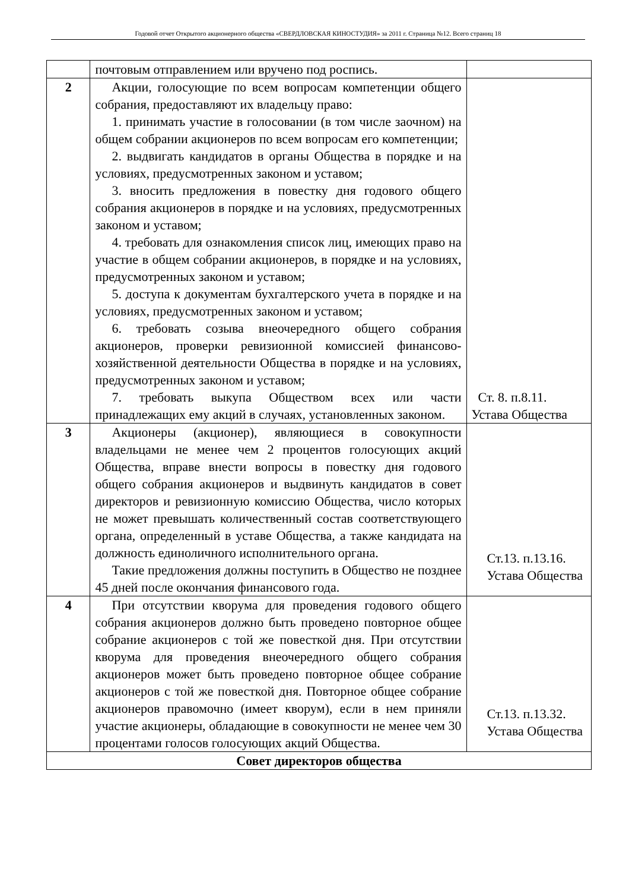Годовой отчет Открытого акционерного общества «СВЕРДЛОВСКАЯ КИНОСТУДИЯ» за 2011 г. Страница №12. Всего страниц 18
| | почтовым отправлением или вручено под роспись. | |
| 2 | Акции, голосующие по всем вопросам компетенции общего собрания, предоставляют их владельцу право: 1. принимать участие в голосовании (в том числе заочном) на общем собрании акционеров по всем вопросам его компетенции; 2. выдвигать кандидатов в органы Общества в порядке и на условиях, предусмотренных законом и уставом; 3. вносить предложения в повестку дня годового общего собрания акционеров в порядке и на условиях, предусмотренных законом и уставом; 4. требовать для ознакомления список лиц, имеющих право на участие в общем собрании акционеров, в порядке и на условиях, предусмотренных законом и уставом; 5. доступа к документам бухгалтерского учета в порядке и на условиях, предусмотренных законом и уставом; 6. требовать созыва внеочередного общего собрания акционеров, проверки ревизионной комиссией финансово-хозяйственной деятельности Общества в порядке и на условиях, предусмотренных законом и уставом; 7. требовать выкупа Обществом всех или части принадлежащих ему акций в случаях, установленных законом. | Ст. 8. п.8.11. Устава Общества |
| 3 | Акционеры (акционер), являющиеся в совокупности владельцами не менее чем 2 процентов голосующих акций Общества, вправе внести вопросы в повестку дня годового общего собрания акционеров и выдвинуть кандидатов в совет директоров и ревизионную комиссию Общества, число которых не может превышать количественный состав соответствующего органа, определенный в уставе Общества, а также кандидата на должность единоличного исполнительного органа. Такие предложения должны поступить в Общество не позднее 45 дней после окончания финансового года. | Ст.13. п.13.16. Устава Общества |
| 4 | При отсутствии кворума для проведения годового общего собрания акционеров должно быть проведено повторное общее собрание акционеров с той же повесткой дня. При отсутствии кворума для проведения внеочередного общего собрания акционеров может быть проведено повторное общее собрание акционеров с той же повесткой дня. Повторное общее собрание акционеров правомочно (имеет кворум), если в нем приняли участие акционеры, обладающие в совокупности не менее чем 30 процентами голосов голосующих акций Общества. | Ст.13. п.13.32. Устава Общества |
| Совет директоров общества | | |